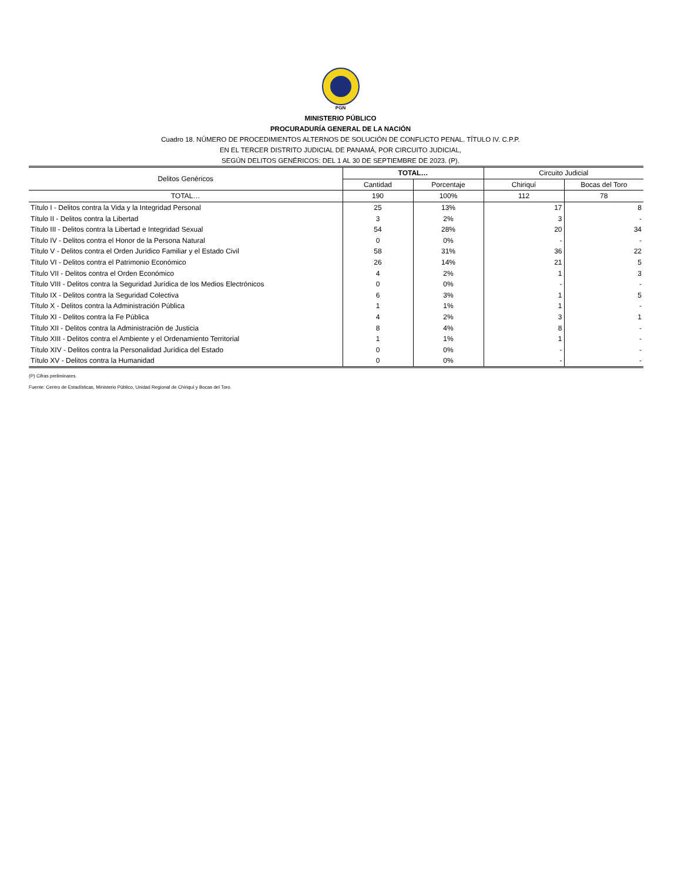PGN
MINISTERIO PÚBLICO
PROCURADURÍA GENERAL DE LA NACIÓN
Cuadro 18. NÚMERO DE PROCEDIMIENTOS ALTERNOS DE SOLUCIÓN DE CONFLICTO PENAL. TÍTULO IV. C.P.P.
EN EL TERCER DISTRITO JUDICIAL DE PANAMÁ, POR CIRCUITO JUDICIAL,
SEGÚN DELITOS GENÉRICOS: DEL 1 AL 30 DE SEPTIEMBRE DE 2023. (P).
| Delitos Genéricos | TOTAL… | | Circuito Judicial | |
| --- | --- | --- | --- | --- |
| | Cantidad | Porcentaje | Chiriquí | Bocas del Toro |
| TOTAL… | 190 | 100% | 112 | 78 |
| Título I - Delitos contra la Vida y la Integridad Personal | 25 | 13% | 17 | 8 |
| Título II - Delitos contra la Libertad | 3 | 2% | 3 | - |
| Título III - Delitos contra la Libertad e Integridad Sexual | 54 | 28% | 20 | 34 |
| Título IV - Delitos contra el Honor de la Persona Natural | 0 | 0% | - | - |
| Título V - Delitos contra el Orden Jurídico Familiar y el Estado Civil | 58 | 31% | 36 | 22 |
| Título VI - Delitos contra el Patrimonio Económico | 26 | 14% | 21 | 5 |
| Título VII - Delitos contra el Orden Económico | 4 | 2% | 1 | 3 |
| Título VIII - Delitos contra la Seguridad Jurídica de los Medios Electrónicos | 0 | 0% | - | - |
| Título IX - Delitos contra la Seguridad Colectiva | 6 | 3% | 1 | 5 |
| Título X - Delitos contra la Administración Pública | 1 | 1% | 1 | - |
| Título XI - Delitos contra la Fe Pública | 4 | 2% | 3 | 1 |
| Título XII - Delitos contra la Administración de Justicia | 8 | 4% | 8 | - |
| Título XIII - Delitos contra el Ambiente y el Ordenamiento Territorial | 1 | 1% | 1 | - |
| Título XIV - Delitos contra la Personalidad Jurídica del Estado | 0 | 0% | - | - |
| Título XV - Delitos contra la Humanidad | 0 | 0% | - | - |
(P) Cifras preliminares.
Fuente: Centro de Estadísticas, Ministerio Público, Unidad Regional de Chiriquí y Bocas del Toro.